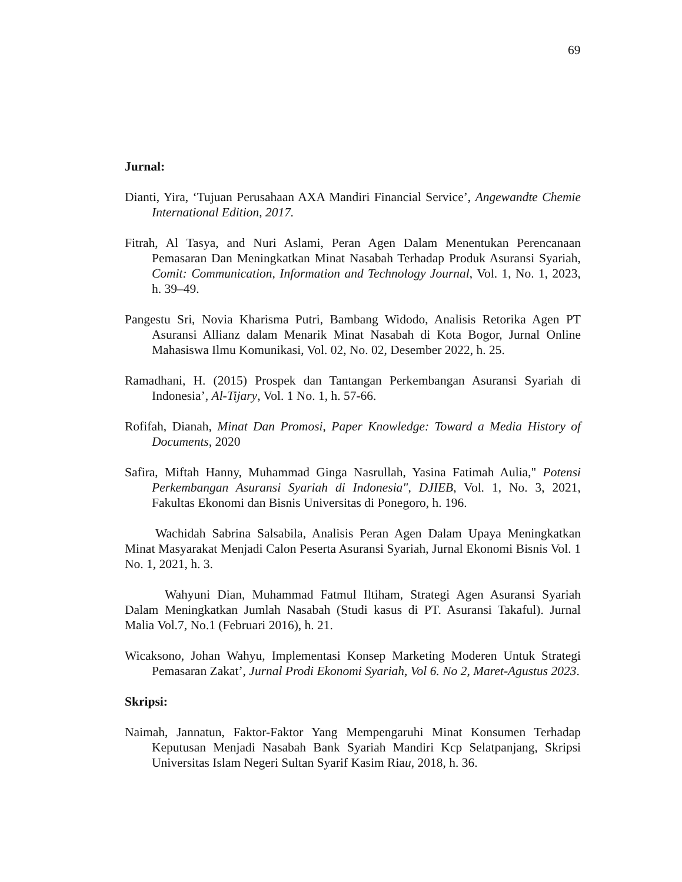69
Jurnal:
Dianti, Yira, ‘Tujuan Perusahaan AXA Mandiri Financial Service’, Angewandte Chemie International Edition, 2017.
Fitrah, Al Tasya, and Nuri Aslami, Peran Agen Dalam Menentukan Perencanaan Pemasaran Dan Meningkatkan Minat Nasabah Terhadap Produk Asuransi Syariah, Comit: Communication, Information and Technology Journal, Vol. 1, No. 1, 2023, h. 39–49.
Pangestu Sri, Novia Kharisma Putri, Bambang Widodo, Analisis Retorika Agen PT Asuransi Allianz dalam Menarik Minat Nasabah di Kota Bogor, Jurnal Online Mahasiswa Ilmu Komunikasi, Vol. 02, No. 02, Desember 2022, h. 25.
Ramadhani, H. (2015) Prospek dan Tantangan Perkembangan Asuransi Syariah di Indonesia’, Al-Tijary, Vol. 1 No. 1, h. 57-66.
Rofifah, Dianah, Minat Dan Promosi, Paper Knowledge: Toward a Media History of Documents, 2020
Safira, Miftah Hanny, Muhammad Ginga Nasrullah, Yasina Fatimah Aulia," Potensi Perkembangan Asuransi Syariah di Indonesia", DJIEB, Vol. 1, No. 3, 2021, Fakultas Ekonomi dan Bisnis Universitas di Ponegoro, h. 196.
Wachidah Sabrina Salsabila, Analisis Peran Agen Dalam Upaya Meningkatkan Minat Masyarakat Menjadi Calon Peserta Asuransi Syariah, Jurnal Ekonomi Bisnis Vol. 1 No. 1, 2021, h. 3.
Wahyuni Dian, Muhammad Fatmul Iltiham, Strategi Agen Asuransi Syariah Dalam Meningkatkan Jumlah Nasabah (Studi kasus di PT. Asuransi Takaful). Jurnal Malia Vol.7, No.1 (Februari 2016), h. 21.
Wicaksono, Johan Wahyu, Implementasi Konsep Marketing Moderen Untuk Strategi Pemasaran Zakat’, Jurnal Prodi Ekonomi Syariah, Vol 6. No 2, Maret-Agustus 2023.
Skripsi:
Naimah, Jannatun, Faktor-Faktor Yang Mempengaruhi Minat Konsumen Terhadap Keputusan Menjadi Nasabah Bank Syariah Mandiri Kcp Selatpanjang, Skripsi Universitas Islam Negeri Sultan Syarif Kasim Riau, 2018, h. 36.